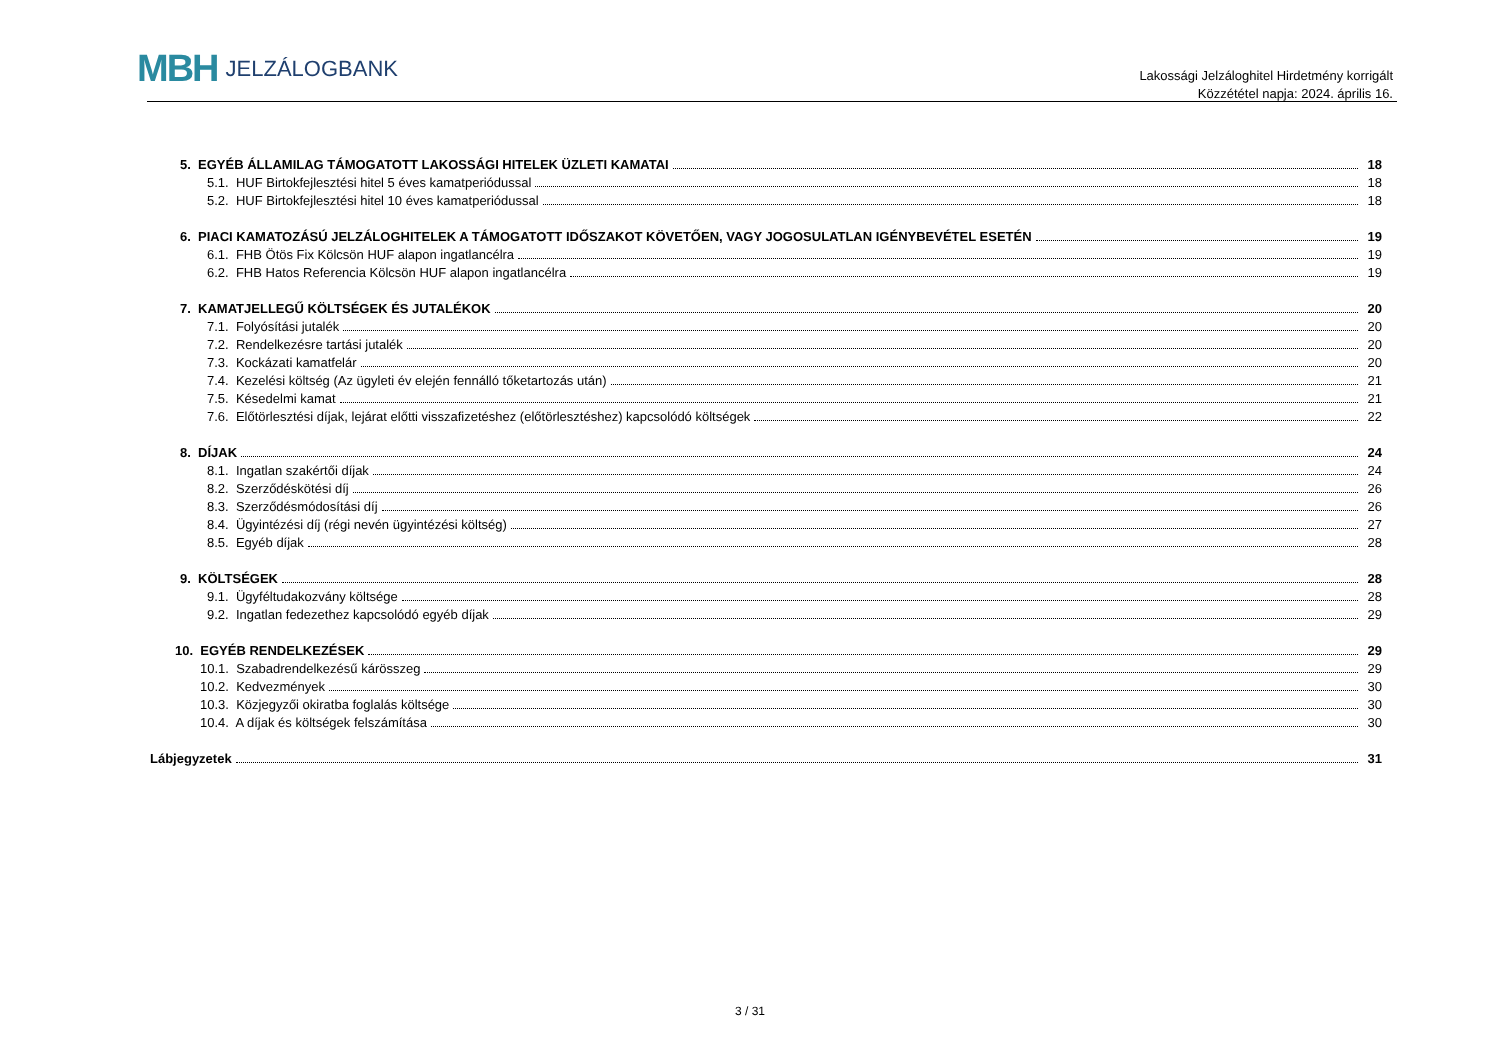MBH JELZÁLOGBANK
Lakossági Jelzáloghitel Hirdetmény korrigált
Közzététel napja: 2024. április 16.
5. EGYÉB ÁLLAMILAG TÁMOGATOTT LAKOSSÁGI HITELEK ÜZLETI KAMATAI 18
5.1. HUF Birtokfejlesztési hitel 5 éves kamatperiódussal 18
5.2. HUF Birtokfejlesztési hitel 10 éves kamatperiódussal 18
6. PIACI KAMATOZÁSÚ JELZÁLOGHITELEK A TÁMOGATOTT IDŐSZAKOT KÖVETŐEN, VAGY JOGOSULATLAN IGÉNYBEVÉTEL ESETÉN 19
6.1. FHB Ötös Fix Kölcsön HUF alapon ingatlancélra 19
6.2. FHB Hatos Referencia Kölcsön HUF alapon ingatlancélra 19
7. KAMATJELLEGŰ KÖLTSÉGEK ÉS JUTALÉKOK 20
7.1. Folyósítási jutalék 20
7.2. Rendelkezésre tartási jutalék 20
7.3. Kockázati kamatfelár 20
7.4. Kezelési költség (Az ügyleti év elején fennálló tőketartozás után) 21
7.5. Késedelmi kamat 21
7.6. Előtörlesztési díjak, lejárat előtti visszafizetéshez (előtörlesztéshez) kapcsolódó költségek 22
8. DÍJAK 24
8.1. Ingatlan szakértői díjak 24
8.2. Szerződéskötési díj 26
8.3. Szerződésmódosítási díj 26
8.4. Ügyintézési díj (régi nevén ügyintézési költség) 27
8.5. Egyéb díjak 28
9. KÖLTSÉGEK 28
9.1. Ügyféltudakozvány költsége 28
9.2. Ingatlan fedezethez kapcsolódó egyéb díjak 29
10. EGYÉB RENDELKEZÉSEK 29
10.1. Szabadrendelkezésű kárösszeg 29
10.2. Kedvezmények 30
10.3. Közjegyzői okiratba foglalás költsége 30
10.4. A díjak és költségek felszámítása 30
Lábjegyzetek 31
3 / 31